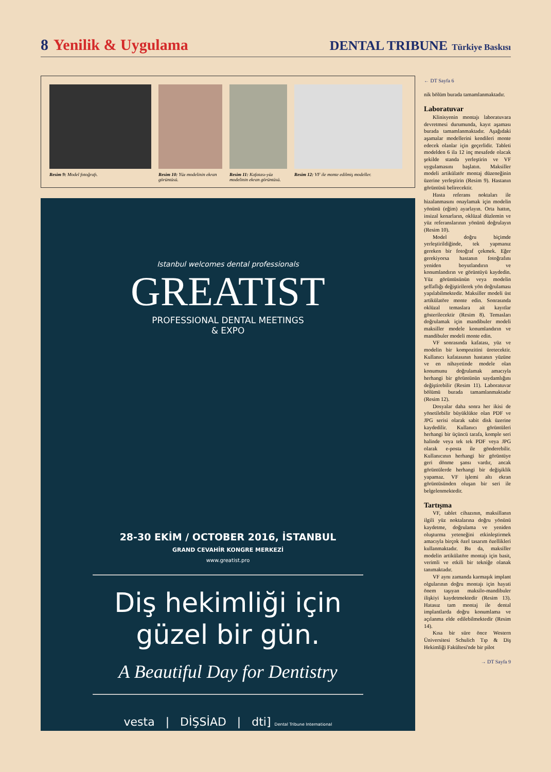8 Yenilik & Uygulama
DENTAL TRIBUNE Türkiye Baskısı
Resim 9: Model fotoğrafı. Resim 10: Yüz modelinin ekran görüntüsü.
Resim 11: Kafatası-yüz modelinin ekran görüntüsü.
Resim 12: VF ile monte edilmiş modeller.
Istanbul welcomes dental professionals
GREATIST
PROFESSIONAL DENTAL MEETINGS
& EXPO
28-30 EKİM / OCTOBER 2016, İSTANBUL
GRAND CEVAHİR KONGRE MERKEZİ
www.greatist.pro
Diş hekimliği için
güzel bir gün.
A Beautiful Day for Dentistry
vesta | DİŞSİAD | dti] Dental Tribune International
← DT Sayfa 6
nik bölüm burada tamamlanmaktadır.
Laboratuvar
Klinisyenin montajı laboratuvara devretmesi durumunda, kayıt aşaması burada tamamlanmaktadır. Aşağıdaki aşamalar modellerini kendileri monte edecek olanlar için geçerlidir. Tableti modelden 6 ila 12 inç mesafede olacak şekilde standa yerleştirin ve VF uygulamasını başlatın. Maksiller modeli artikülatör montaj düzeneğinin üzerine yerleştirin (Resim 9). Hastanın görüntüsü belirecektir.
Hasta referans noktaları ile hizalanmasını onaylamak için modelin yönünü (eğim) ayarlayın. Orta hattın, insizal kenarların, oklüzal düzlemin ve yüz referanslarının yönünü doğrulayın (Resim 10).
Model doğru biçimde yerleştirildiğinde, tek yapmanız gereken bir fotoğraf çekmek. Eğer gerekiyorsa hastanın fotoğrafını yeniden boyutlandırın ve konumlandırın ve görüntüyü kaydedin. Yüz görüntüsünün veya modelin şeffaflığı değiştirilerek yön doğrulaması yapılabilmektedir. Maksiller modeli üst artikülatöre monte edin. Sonrasında oklüzal temaslara ait kayıtlar gösterilecektir (Resim 8). Temasları doğrulamak için mandibuler modeli maksiller modele konumlandırın ve mandibuler modeli monte edin.
VF sonrasında kafatası, yüz ve modelin bir kompozitini üretecektir. Kullanıcı kafatasının hastanın yüzüne ve en nihayetinde modele olan konumunu doğrulamak amacıyla herhangi bir görüntünün saydamlığını değiştirebilir (Resim 11). Laboratuvar bölümü burada tamamlanmaktadır (Resim 12).
Dosyalar daha sonra her ikisi de yönetilebilir büyüklükte olan PDF ve JPG serisi olarak sabit disk üzerine kaydedilir. Kullanıcı görüntüleri herhangi bir üçüncü tarafa, komple seri halinde veya tek tek PDF veya JPG olarak e-posta ile gönderebilir. Kullanıcının herhangi bir görüntüye geri dönme şansı vardır, ancak görüntülerde herhangi bir değişiklik yapamaz. VF işlemi altı ekran görüntüsünden oluşan bir seri ile belgelenmektedir.
Tartışma
VF, tablet cihazının, maksillanın ilgili yüz noktalarına doğru yönünü kaydetme, doğrulama ve yeniden oluşturma yeteneğini etkinleştirmek amacıyla birçok özel tasarım özellikleri kullanmaktadır. Bu da, maksiller modelin artikülatöre montajı için basit, verimli ve etkili bir tekniğe olanak tanımaktadır.
VF aynı zamanda karmaşık implant olgularının doğru montajı için hayati önem taşıyan maksilo-mandibuler ilişkiyi kaydetmektedir (Resim 13). Hatasız tam montaj ile dental implantlarda doğru konumlama ve açılanma elde edilebilmektedir (Resim 14).
Kısa bir süre önce Western Üniversitesi Schulich Tıp & Diş Hekimliği Fakültesi'nde bir pilot
→ DT Sayfa 9